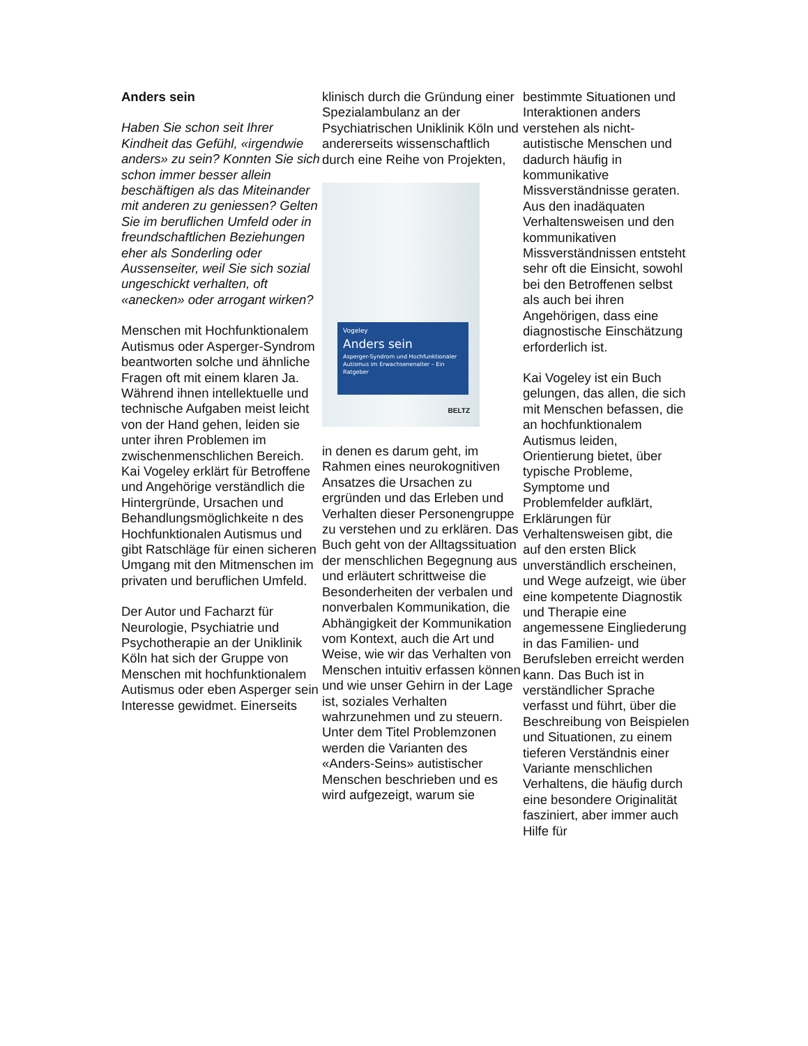Anders sein
Haben Sie schon seit Ihrer Kindheit das Gefühl, «irgendwie anders» zu sein? Konnten Sie sich schon immer besser allein beschäftigen als das Miteinander mit anderen zu geniessen? Gelten Sie im beruflichen Umfeld oder in freundschaftlichen Beziehungen eher als Sonderling oder Aussenseiter, weil Sie sich sozial ungeschickt verhalten, oft «anecken» oder arrogant wirken?
Menschen mit Hochfunktionalem Autismus oder Asperger-Syndrom beantworten solche und ähnliche Fragen oft mit einem klaren Ja. Während ihnen intellektuelle und technische Aufgaben meist leicht von der Hand gehen, leiden sie unter ihren Problemen im zwischenmenschlichen Bereich. Kai Vogeley erklärt für Betroffene und Angehörige verständlich die Hintergründe, Ursachen und Behandlungsmöglichkeite n des Hochfunktionalen Autismus und gibt Ratschläge für einen sicheren Umgang mit den Mitmenschen im privaten und beruflichen Umfeld.
Der Autor und Facharzt für Neurologie, Psychiatrie und Psychotherapie an der Uniklinik Köln hat sich der Gruppe von Menschen mit hochfunktionalem Autismus oder eben Asperger sein Interesse gewidmet. Einerseits
klinisch durch die Gründung einer Spezialambulanz an der Psychiatrischen Uniklinik Köln und andererseits wissenschaftlich durch eine Reihe von Projekten,
Vogeley
Anders sein
Asperger-Syndrom und Hochfunktionaler Autismus im Erwachsenenalter – Ein Ratgeber
BELTZ
in denen es darum geht, im Rahmen eines neurokognitiven Ansatzes die Ursachen zu ergründen und das Erleben und Verhalten dieser Personengruppe zu verstehen und zu erklären. Das Buch geht von der Alltagssituation der menschlichen Begegnung aus und erläutert schrittweise die Besonderheiten der verbalen und nonverbalen Kommunikation, die Abhängigkeit der Kommunikation vom Kontext, auch die Art und Weise, wie wir das Verhalten von Menschen intuitiv erfassen können und wie unser Gehirn in der Lage ist, soziales Verhalten wahrzunehmen und zu steuern. Unter dem Titel Problemzonen werden die Varianten des «Anders-Seins» autistischer Menschen beschrieben und es wird aufgezeigt, warum sie
bestimmte Situationen und Interaktionen anders verstehen als nicht-autistische Menschen und dadurch häufig in kommunikative Missverständnisse geraten. Aus den inadäquaten Verhaltensweisen und den kommunikativen Missverständnissen entsteht sehr oft die Einsicht, sowohl bei den Betroffenen selbst als auch bei ihren Angehörigen, dass eine diagnostische Einschätzung erforderlich ist.
Kai Vogeley ist ein Buch gelungen, das allen, die sich mit Menschen befassen, die an hochfunktionalem Autismus leiden, Orientierung bietet, über typische Probleme, Symptome und Problemfelder aufklärt, Erklärungen für Verhaltensweisen gibt, die auf den ersten Blick unverständlich erscheinen, und Wege aufzeigt, wie über eine kompetente Diagnostik und Therapie eine angemessene Eingliederung in das Familien- und Berufsleben erreicht werden kann. Das Buch ist in verständlicher Sprache verfasst und führt, über die Beschreibung von Beispielen und Situationen, zu einem tieferen Verständnis einer Variante menschlichen Verhaltens, die häufig durch eine besondere Originalität fasziniert, aber immer auch Hilfe für